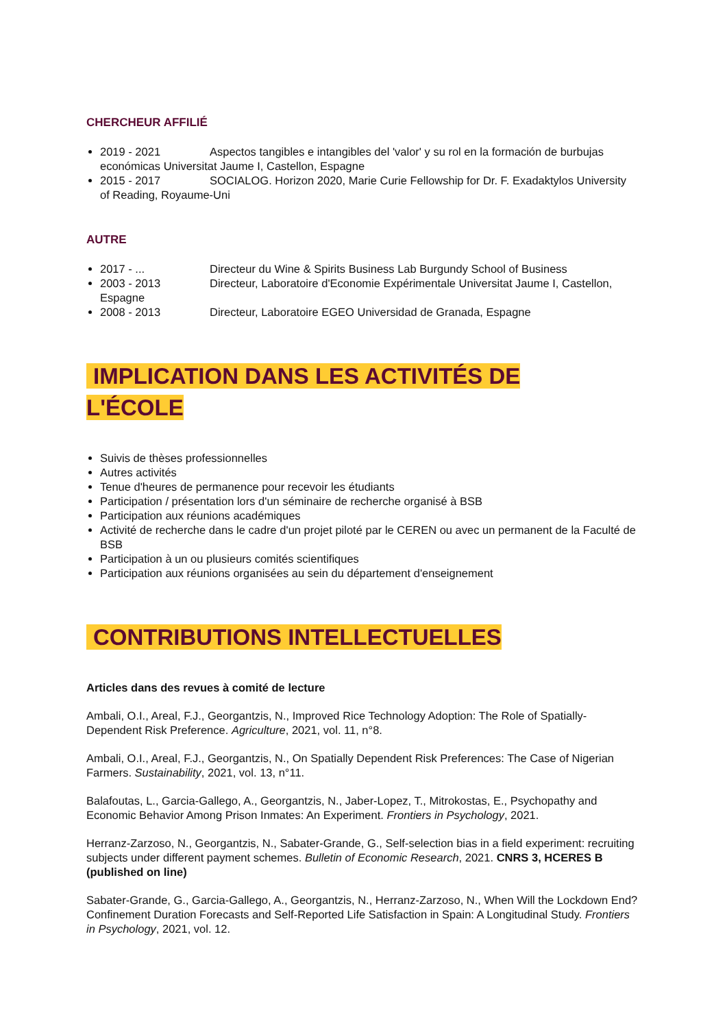CHERCHEUR AFFILIÉ
2019 - 2021 Aspectos tangibles e intangibles del 'valor' y su rol en la formación de burbujas económicas Universitat Jaume I, Castellon, Espagne
2015 - 2017 SOCIALOG. Horizon 2020, Marie Curie Fellowship for Dr. F. Exadaktylos University of Reading, Royaume-Uni
AUTRE
2017 - ... Directeur du Wine & Spirits Business Lab Burgundy School of Business
2003 - 2013 Directeur, Laboratoire d'Economie Expérimentale Universitat Jaume I, Castellon, Espagne
2008 - 2013 Directeur, Laboratoire EGEO Universidad de Granada, Espagne
IMPLICATION DANS LES ACTIVITÉS DE
L'ÉCOLE
Suivis de thèses professionnelles
Autres activités
Tenue d'heures de permanence pour recevoir les étudiants
Participation / présentation lors d'un séminaire de recherche organisé à BSB
Participation aux réunions académiques
Activité de recherche dans le cadre d'un projet piloté par le CEREN ou avec un permanent de la Faculté de BSB
Participation à un ou plusieurs comités scientifiques
Participation aux réunions organisées au sein du département d'enseignement
CONTRIBUTIONS INTELLECTUELLES
Articles dans des revues à comité de lecture
Ambali, O.I., Areal, F.J., Georgantzis, N., Improved Rice Technology Adoption: The Role of Spatially-Dependent Risk Preference. Agriculture, 2021, vol. 11, n°8.
Ambali, O.I., Areal, F.J., Georgantzis, N., On Spatially Dependent Risk Preferences: The Case of Nigerian Farmers. Sustainability, 2021, vol. 13, n°11.
Balafoutas, L., Garcia-Gallego, A., Georgantzis, N., Jaber-Lopez, T., Mitrokostas, E., Psychopathy and Economic Behavior Among Prison Inmates: An Experiment. Frontiers in Psychology, 2021.
Herranz-Zarzoso, N., Georgantzis, N., Sabater-Grande, G., Self-selection bias in a field experiment: recruiting subjects under different payment schemes. Bulletin of Economic Research, 2021. CNRS 3, HCERES B (published on line)
Sabater-Grande, G., Garcia-Gallego, A., Georgantzis, N., Herranz-Zarzoso, N., When Will the Lockdown End? Confinement Duration Forecasts and Self-Reported Life Satisfaction in Spain: A Longitudinal Study. Frontiers in Psychology, 2021, vol. 12.